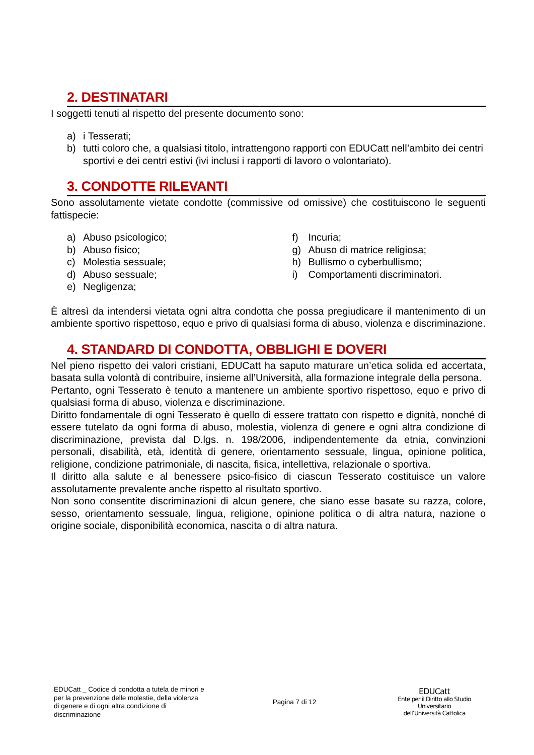2. DESTINATARI
I soggetti tenuti al rispetto del presente documento sono:
a) i Tesserati;
b) tutti coloro che, a qualsiasi titolo, intrattengono rapporti con EDUCatt nell’ambito dei centri sportivi e dei centri estivi (ivi inclusi i rapporti di lavoro o volontariato).
3. CONDOTTE RILEVANTI
Sono assolutamente vietate condotte (commissive od omissive) che costituiscono le seguenti fattispecie:
a) Abuso psicologico;
b) Abuso fisico;
c) Molestia sessuale;
d) Abuso sessuale;
e) Negligenza;
f) Incuria;
g) Abuso di matrice religiosa;
h) Bullismo o cyberbullismo;
i) Comportamenti discriminatori.
È altresì da intendersi vietata ogni altra condotta che possa pregiudicare il mantenimento di un ambiente sportivo rispettoso, equo e privo di qualsiasi forma di abuso, violenza e discriminazione.
4. STANDARD DI CONDOTTA, OBBLIGHI E DOVERI
Nel pieno rispetto dei valori cristiani, EDUCatt ha saputo maturare un’etica solida ed accertata, basata sulla volontà di contribuire, insieme all’Università, alla formazione integrale della persona.
Pertanto, ogni Tesserato è tenuto a mantenere un ambiente sportivo rispettoso, equo e privo di qualsiasi forma di abuso, violenza e discriminazione.
Diritto fondamentale di ogni Tesserato è quello di essere trattato con rispetto e dignità, nonché di essere tutelato da ogni forma di abuso, molestia, violenza di genere e ogni altra condizione di discriminazione, prevista dal D.lgs. n. 198/2006, indipendentemente da etnia, convinzioni personali, disabilità, età, identità di genere, orientamento sessuale, lingua, opinione politica, religione, condizione patrimoniale, di nascita, fisica, intellettiva, relazionale o sportiva.
Il diritto alla salute e al benessere psico-fisico di ciascun Tesserato costituisce un valore assolutamente prevalente anche rispetto al risultato sportivo.
Non sono consentite discriminazioni di alcun genere, che siano esse basate su razza, colore, sesso, orientamento sessuale, lingua, religione, opinione politica o di altra natura, nazione o origine sociale, disponibilità economica, nascita o di altra natura.
EDUCatt _ Codice di condotta a tutela de minori e per la prevenzione delle molestie, della violenza di genere e di ogni altra condizione di discriminazione
Pagina 7 di 12
EDUCatt
Ente per il Diritto allo Studio Universitario
dell’Università Cattolica